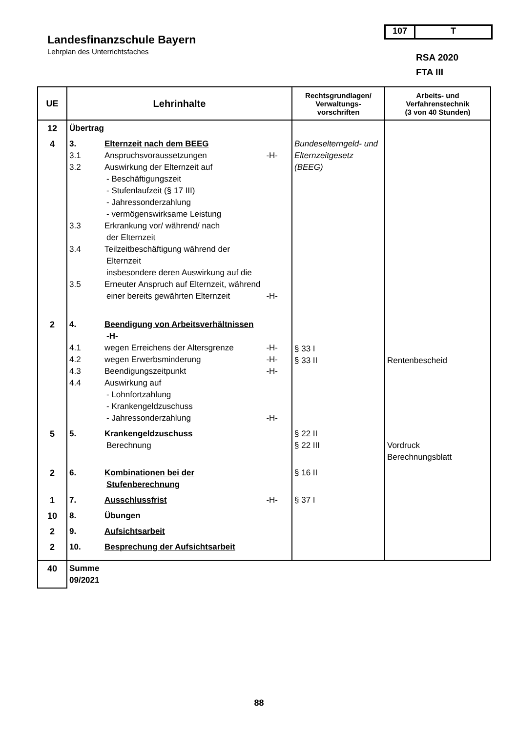Landesfinanzschule Bayern
Lehrplan des Unterrichtsfaches
107 T
RSA 2020
FTA III
| UE | Lehrinhalte | Rechtsgrundlagen/ Verwaltungs- vorschriften | Arbeits- und Verfahrenstechnik (3 von 40 Stunden) |
| --- | --- | --- | --- |
| 12 | Übertrag | | |
| 4 | 3. Elternzeit nach dem BEEG 3.1 Anspruchsvoraussetzungen -H- 3.2 Auswirkung der Elternzeit auf - Beschäftigungszeit - Stufenlaufzeit (§ 17 III) - Jahressonderzahlung - vermögenswirksame Leistung 3.3 Erkrankung vor/ während/ nach der Elternzeit 3.4 Teilzeitbeschäftigung während der Elternzeit insbesondere deren Auswirkung auf die 3.5 Erneuter Anspruch auf Elternzeit, während einer bereits gewährten Elternzeit -H- | Bundeselterngeld- und Elternzeitgesetz (BEEG) | |
| 2 | 4. Beendigung von Arbeitsverhältnissen -H- 4.1 wegen Erreichens der Altersgrenze -H- 4.2 wegen Erwerbsminderung -H- 4.3 Beendigungszeitpunkt -H- 4.4 Auswirkung auf - Lohnfortzahlung - Krankengeldzuschuss - Jahressonderzahlung -H- | § 33 I § 33 II | Rentenbescheid |
| 5 | 5. Krankengeldzuschuss Berechnung | § 22 II § 22 III | Vordruck Berechnungsblatt |
| 2 | 6. Kombinationen bei der Stufenberechnung | § 16 II | |
| 1 | 7. Ausschlussfrist -H- | § 37 I | |
| 10 | 8. Übungen | | |
| 2 | 9. Aufsichtsarbeit | | |
| 2 | 10. Besprechung der Aufsichtsarbeit | | |
| 40 | Summe 09/2021 | | |
88